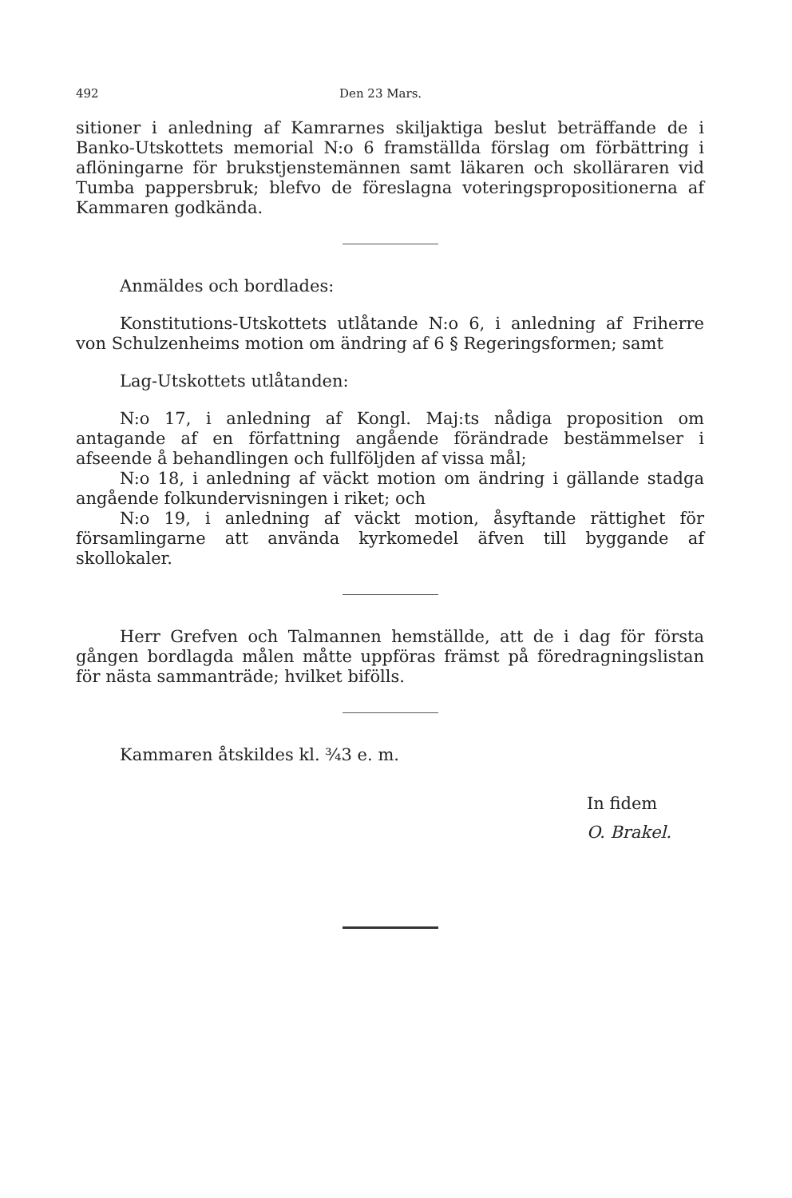492 Den 23 Mars.
sitioner i anledning af Kamrarnes skiljaktiga beslut beträffande de i Banko-Utskottets memorial N:o 6 framställda förslag om förbättring i aflöningarne för brukstjenstemännen samt läkaren och skolläraren vid Tumba pappersbruk; blefvo de föreslagna voteringspropositionerna af Kammaren godkända.
Anmäldes och bordlades:
Konstitutions-Utskottets utlåtande N:o 6, i anledning af Friherre von Schulzenheims motion om ändring af 6 § Regeringsformen; samt
Lag-Utskottets utlåtanden:
N:o 17, i anledning af Kongl. Maj:ts nådiga proposition om antagande af en författning angående förändrade bestämmelser i afseende å behandlingen och fullföljden af vissa mål;
N:o 18, i anledning af väckt motion om ändring i gällande stadga angående folkundervisningen i riket; och
N:o 19, i anledning af väckt motion, åsyftande rättighet för församlingarne att använda kyrkomedel äfven till byggande af skollokaler.
Herr Grefven och Talmannen hemställde, att de i dag för första gången bordlagda målen måtte uppföras främst på föredragningslistan för nästa sammanträde; hvilket bifölls.
Kammaren åtskildes kl. ¾3 e. m.
In fidem
O. Brakel.